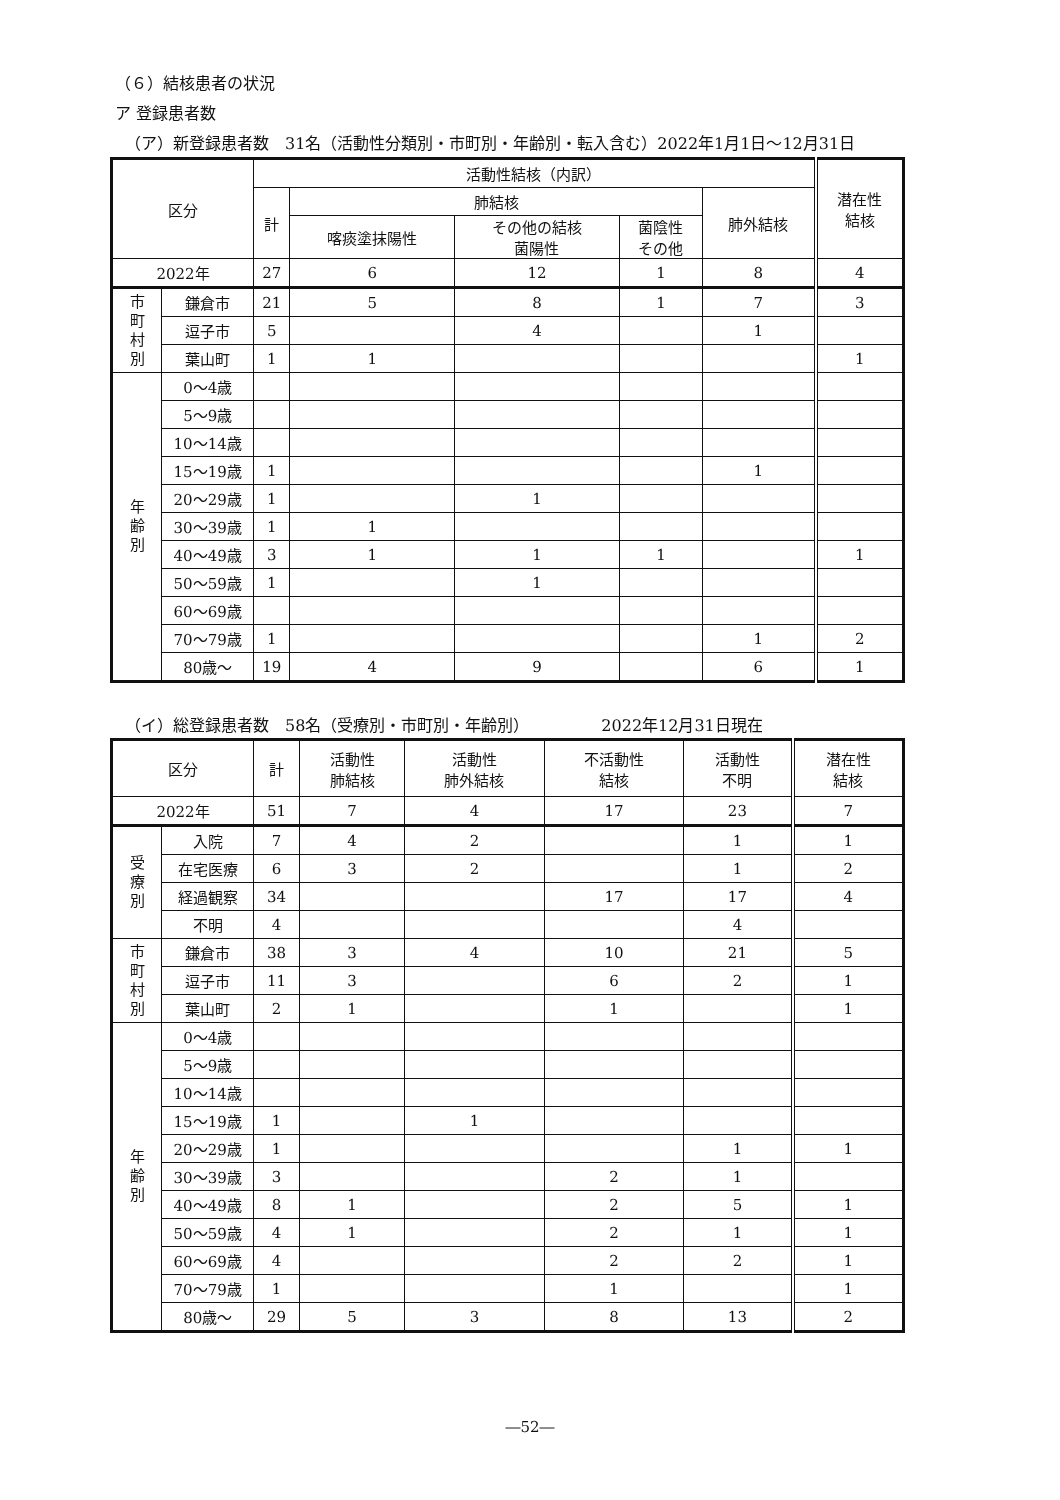（６）結核患者の状況
ア 登録患者数
（ア）新登録患者数　31名（活動性分類別・市町別・年齢別・転入含む）2022年1月1日～12月31日
| 区分 | | 活動性結核（内訳） | | | | | 潜在性 結核 |
| --- | --- | --- | --- | --- | --- | --- | --- |
| | | 計 | 肺結核 | | | 肺外結核 | |
| | | | 喀痰塗抹陽性 | その他の結核 菌陽性 | 菌陰性 その他 | | |
| 2022年 | | 27 | 6 | 12 | 1 | 8 | 4 |
| 市 町 村 別 | 鎌倉市 | 21 | 5 | 8 | 1 | 7 | 3 |
| | 逗子市 | 5 | | 4 | | 1 | |
| | 葉山町 | 1 | 1 | | | | 1 |
| 年 齢 別 | 0～4歳 | | | | | | |
| | 5～9歳 | | | | | | |
| | 10～14歳 | | | | | | |
| | 15～19歳 | 1 | | | | 1 | |
| | 20～29歳 | 1 | | 1 | | | |
| | 30～39歳 | 1 | 1 | | | | |
| | 40～49歳 | 3 | 1 | 1 | 1 | | 1 |
| | 50～59歳 | 1 | | 1 | | | |
| | 60～69歳 | | | | | | |
| | 70～79歳 | 1 | | | | 1 | 2 |
| | 80歳～ | 19 | 4 | 9 | | 6 | 1 |
（イ）総登録患者数　58名（受療別・市町別・年齢別）　　　　　2022年12月31日現在
| 区分 | | 計 | 活動性 肺結核 | 活動性 肺外結核 | 不活動性 結核 | 活動性 不明 | 潜在性 結核 |
| --- | --- | --- | --- | --- | --- | --- | --- |
| 2022年 | | 51 | 7 | 4 | 17 | 23 | 7 |
| 受 療 別 | 入院 | 7 | 4 | 2 | | 1 | 1 |
| | 在宅医療 | 6 | 3 | 2 | | 1 | 2 |
| | 経過観察 | 34 | | | 17 | 17 | 4 |
| | 不明 | 4 | | | | 4 | |
| 市 町 村 別 | 鎌倉市 | 38 | 3 | 4 | 10 | 21 | 5 |
| | 逗子市 | 11 | 3 | | 6 | 2 | 1 |
| | 葉山町 | 2 | 1 | | 1 | | 1 |
| 年 齢 別 | 0～4歳 | | | | | | |
| | 5～9歳 | | | | | | |
| | 10～14歳 | | | | | | |
| | 15～19歳 | 1 | | 1 | | | |
| | 20～29歳 | 1 | | | | 1 | 1 |
| | 30～39歳 | 3 | | | 2 | 1 | |
| | 40～49歳 | 8 | 1 | | 2 | 5 | 1 |
| | 50～59歳 | 4 | 1 | | 2 | 1 | 1 |
| | 60～69歳 | 4 | | | 2 | 2 | 1 |
| | 70～79歳 | 1 | | | 1 | | 1 |
| | 80歳～ | 29 | 5 | 3 | 8 | 13 | 2 |
―52―